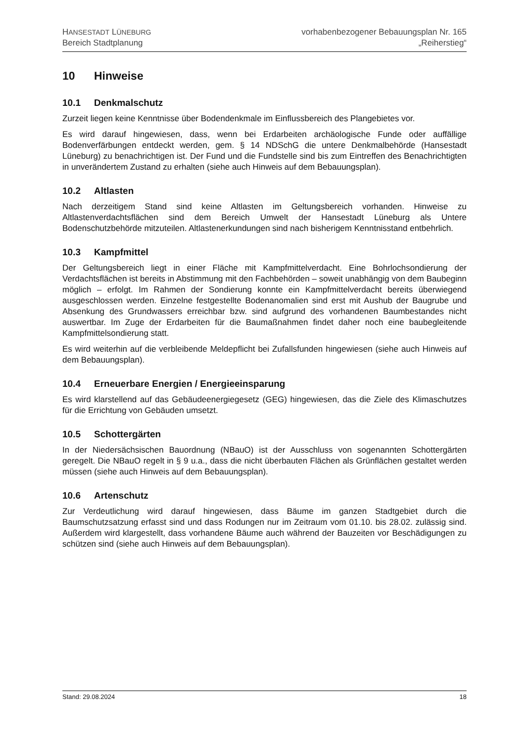HANSESTADT LÜNEBURG
Bereich Stadtplanung
vorhabenbezogener Bebauungsplan Nr. 165
„Reiherstieg“
10 Hinweise
10.1 Denkmalschutz
Zurzeit liegen keine Kenntnisse über Bodendenkmale im Einflussbereich des Plangebietes vor.
Es wird darauf hingewiesen, dass, wenn bei Erdarbeiten archäologische Funde oder auffällige Bodenverfärbungen entdeckt werden, gem. § 14 NDSchG die untere Denkmalbehörde (Hansestadt Lüneburg) zu benachrichtigen ist. Der Fund und die Fundstelle sind bis zum Eintreffen des Benachrichtigten in unverändertem Zustand zu erhalten (siehe auch Hinweis auf dem Bebauungsplan).
10.2 Altlasten
Nach derzeitigem Stand sind keine Altlasten im Geltungsbereich vorhanden. Hinweise zu Altlastenverdachtsflächen sind dem Bereich Umwelt der Hansestadt Lüneburg als Untere Bodenschutzbehörde mitzuteilen. Altlastenerkundungen sind nach bisherigem Kenntnisstand entbehrlich.
10.3 Kampfmittel
Der Geltungsbereich liegt in einer Fläche mit Kampfmittelverdacht. Eine Bohrlochsondierung der Verdachtsflächen ist bereits in Abstimmung mit den Fachbehörden – soweit unabhängig von dem Baubeginn möglich – erfolgt. Im Rahmen der Sondierung konnte ein Kampfmittelverdacht bereits überwiegend ausgeschlossen werden. Einzelne festgestellte Bodenanomalien sind erst mit Aushub der Baugrube und Absenkung des Grundwassers erreichbar bzw. sind aufgrund des vorhandenen Baumbestandes nicht auswertbar. Im Zuge der Erdarbeiten für die Baumaßnahmen findet daher noch eine baubegleitende Kampfmittelsondierung statt.
Es wird weiterhin auf die verbleibende Meldepflicht bei Zufallsfunden hingewiesen (siehe auch Hinweis auf dem Bebauungsplan).
10.4 Erneuerbare Energien / Energieeinsparung
Es wird klarstellend auf das Gebäudeenergiegesetz (GEG) hingewiesen, das die Ziele des Klimaschutzes für die Errichtung von Gebäuden umsetzt.
10.5 Schottergärten
In der Niedersächsischen Bauordnung (NBauO) ist der Ausschluss von sogenannten Schottergärten geregelt. Die NBauO regelt in § 9 u.a., dass die nicht überbauten Flächen als Grünflächen gestaltet werden müssen (siehe auch Hinweis auf dem Bebauungsplan).
10.6 Artenschutz
Zur Verdeutlichung wird darauf hingewiesen, dass Bäume im ganzen Stadtgebiet durch die Baumschutzsatzung erfasst sind und dass Rodungen nur im Zeitraum vom 01.10. bis 28.02. zulässig sind. Außerdem wird klargestellt, dass vorhandene Bäume auch während der Bauzeiten vor Beschädigungen zu schützen sind (siehe auch Hinweis auf dem Bebauungsplan).
Stand: 29.08.2024 18